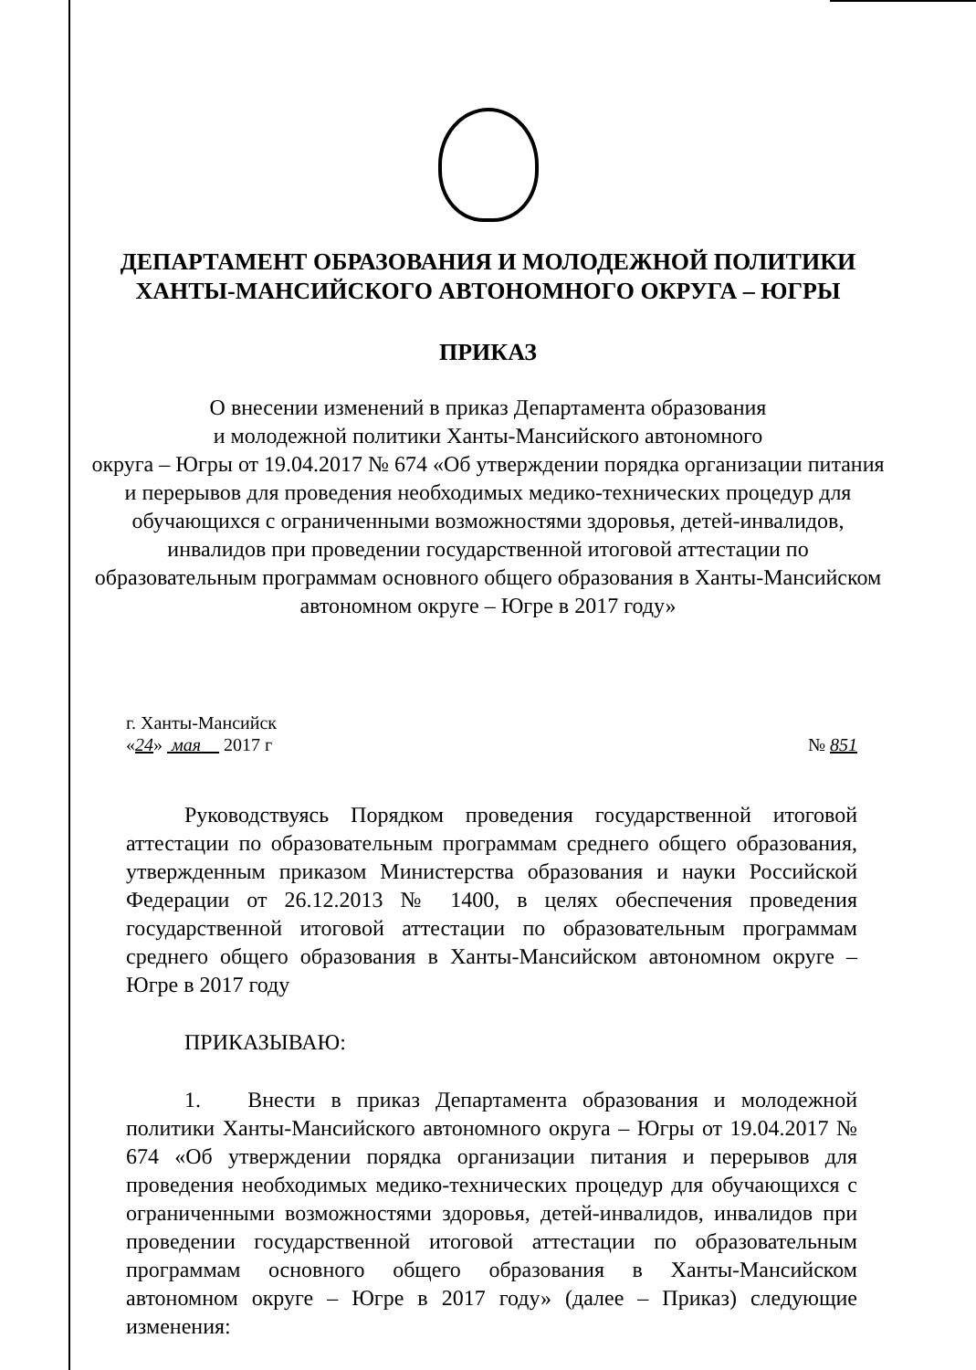ДЕПАРТАМЕНТ ОБРАЗОВАНИЯ И МОЛОДЕЖНОЙ ПОЛИТИКИ
ХАНТЫ-МАНСИЙСКОГО АВТОНОМНОГО ОКРУГА – ЮГРЫ
ПРИКАЗ
О внесении изменений в приказ Департамента образования
и молодежной политики Ханты-Мансийского автономного
округа – Югры от 19.04.2017 № 674 «Об утверждении порядка организации питания и перерывов для проведения необходимых медико-технических процедур для обучающихся с ограниченными возможностями здоровья, детей-инвалидов, инвалидов при проведении государственной итоговой аттестации по образовательным программам основного общего образования в Ханты-Мансийском автономном округе – Югре в 2017 году»
г. Ханты-Мансийск
«24» мая 2017 г № 851
Руководствуясь Порядком проведения государственной итоговой аттестации по образовательным программам среднего общего образования, утвержденным приказом Министерства образования и науки Российской Федерации от 26.12.2013 № 1400, в целях обеспечения проведения государственной итоговой аттестации по образовательным программам среднего общего образования в Ханты-Мансийском автономном округе – Югре в 2017 году
ПРИКАЗЫВАЮ:
1. Внести в приказ Департамента образования и молодежной политики Ханты-Мансийского автономного округа – Югры от 19.04.2017 № 674 «Об утверждении порядка организации питания и перерывов для проведения необходимых медико-технических процедур для обучающихся с ограниченными возможностями здоровья, детей-инвалидов, инвалидов при проведении государственной итоговой аттестации по образовательным программам основного общего образования в Ханты-Мансийском автономном округе – Югре в 2017 году» (далее – Приказ) следующие изменения: